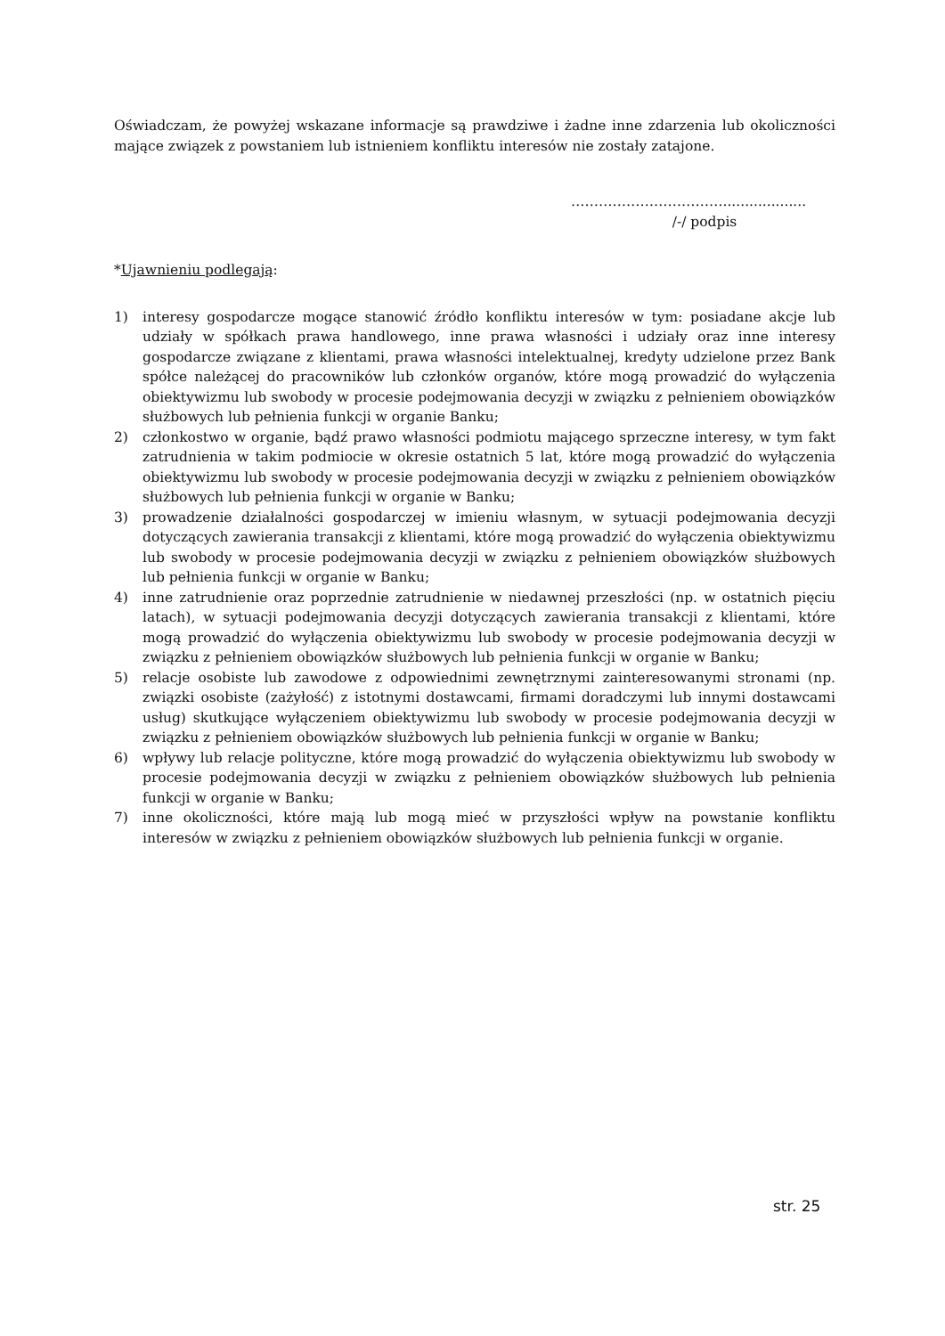Oświadczam, że powyżej wskazane informacje są prawdziwe i żadne inne zdarzenia lub okoliczności mające związek z powstaniem lub istnieniem konfliktu interesów nie zostały zatajone.
……………………………...................
/-/ podpis
*Ujawnieniu podlegają:
1) interesy gospodarcze mogące stanowić źródło konfliktu interesów w tym: posiadane akcje lub udziały w spółkach prawa handlowego, inne prawa własności i udziały oraz inne interesy gospodarcze związane z klientami, prawa własności intelektualnej, kredyty udzielone przez Bank spółce należącej do pracowników lub członków organów, które mogą prowadzić do wyłączenia obiektywizmu lub swobody w procesie podejmowania decyzji w związku z pełnieniem obowiązków służbowych lub pełnienia funkcji w organie Banku;
2) członkostwo w organie, bądź prawo własności podmiotu mającego sprzeczne interesy, w tym fakt zatrudnienia w takim podmiocie w okresie ostatnich 5 lat, które mogą prowadzić do wyłączenia obiektywizmu lub swobody w procesie podejmowania decyzji w związku z pełnieniem obowiązków służbowych lub pełnienia funkcji w organie w Banku;
3) prowadzenie działalności gospodarczej w imieniu własnym, w sytuacji podejmowania decyzji dotyczących zawierania transakcji z klientami, które mogą prowadzić do wyłączenia obiektywizmu lub swobody w procesie podejmowania decyzji w związku z pełnieniem obowiązków służbowych lub pełnienia funkcji w organie w Banku;
4) inne zatrudnienie oraz poprzednie zatrudnienie w niedawnej przeszłości (np. w ostatnich pięciu latach), w sytuacji podejmowania decyzji dotyczących zawierania transakcji z klientami, które mogą prowadzić do wyłączenia obiektywizmu lub swobody w procesie podejmowania decyzji w związku z pełnieniem obowiązków służbowych lub pełnienia funkcji w organie w Banku;
5) relacje osobiste lub zawodowe z odpowiednimi zewnętrznymi zainteresowanymi stronami (np. związki osobiste (zażyłość) z istotnymi dostawcami, firmami doradczymi lub innymi dostawcami usług) skutkujące wyłączeniem obiektywizmu lub swobody w procesie podejmowania decyzji w związku z pełnieniem obowiązków służbowych lub pełnienia funkcji w organie w Banku;
6) wpływy lub relacje polityczne, które mogą prowadzić do wyłączenia obiektywizmu lub swobody w procesie podejmowania decyzji w związku z pełnieniem obowiązków służbowych lub pełnienia funkcji w organie w Banku;
7) inne okoliczności, które mają lub mogą mieć w przyszłości wpływ na powstanie konfliktu interesów w związku z pełnieniem obowiązków służbowych lub pełnienia funkcji w organie.
str. 25